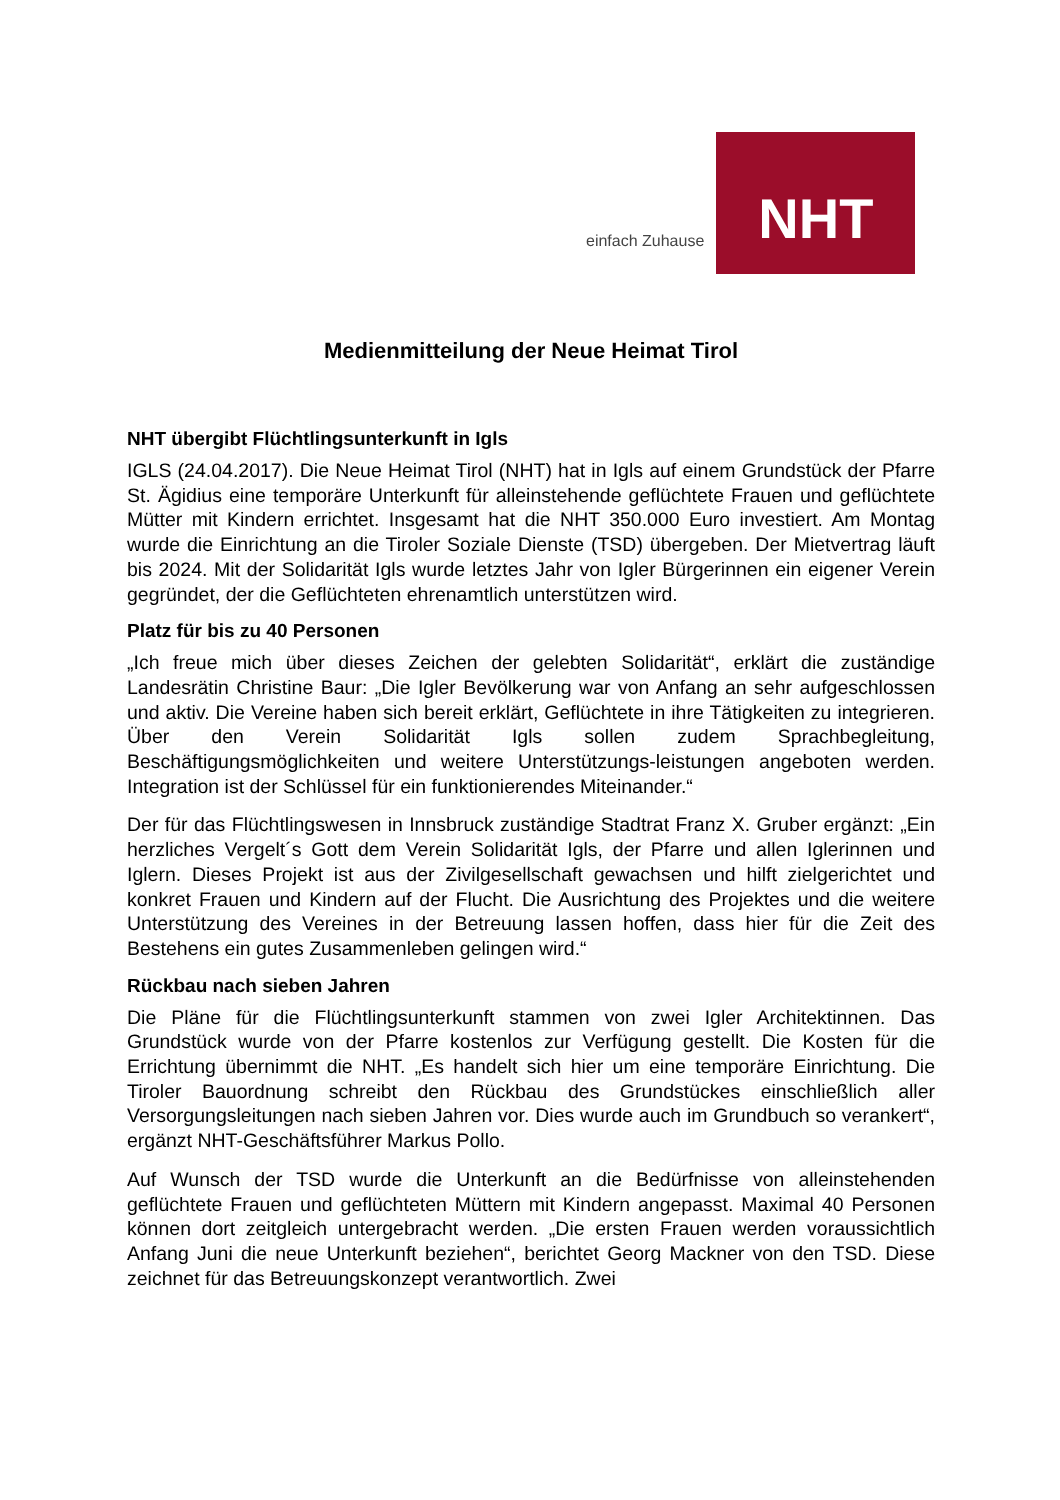einfach Zuhause
NHT
Medienmitteilung der Neue Heimat Tirol
NHT übergibt Flüchtlingsunterkunft in Igls
IGLS (24.04.2017). Die Neue Heimat Tirol (NHT) hat in Igls auf einem Grundstück der Pfarre St. Ägidius eine temporäre Unterkunft für alleinstehende geflüchtete Frauen und geflüchtete Mütter mit Kindern errichtet. Insgesamt hat die NHT 350.000 Euro investiert. Am Montag wurde die Einrichtung an die Tiroler Soziale Dienste (TSD) übergeben. Der Mietvertrag läuft bis 2024. Mit der Solidarität Igls wurde letztes Jahr von Igler Bürgerinnen ein eigener Verein gegründet, der die Geflüchteten ehrenamtlich unterstützen wird.
Platz für bis zu 40 Personen
„Ich freue mich über dieses Zeichen der gelebten Solidarität“, erklärt die zuständige Landesrätin Christine Baur: „Die Igler Bevölkerung war von Anfang an sehr aufgeschlossen und aktiv. Die Vereine haben sich bereit erklärt, Geflüchtete in ihre Tätigkeiten zu integrieren. Über den Verein Solidarität Igls sollen zudem Sprachbegleitung, Beschäftigungsmöglichkeiten und weitere Unterstützungs-leistungen angeboten werden. Integration ist der Schlüssel für ein funktionierendes Miteinander.“
Der für das Flüchtlingswesen in Innsbruck zuständige Stadtrat Franz X. Gruber ergänzt: „Ein herzliches Vergelt´s Gott dem Verein Solidarität Igls, der Pfarre und allen Iglerinnen und Iglern. Dieses Projekt ist aus der Zivilgesellschaft gewachsen und hilft zielgerichtet und konkret Frauen und Kindern auf der Flucht. Die Ausrichtung des Projektes und die weitere Unterstützung des Vereines in der Betreuung lassen hoffen, dass hier für die Zeit des Bestehens ein gutes Zusammenleben gelingen wird.“
Rückbau nach sieben Jahren
Die Pläne für die Flüchtlingsunterkunft stammen von zwei Igler Architektinnen. Das Grundstück wurde von der Pfarre kostenlos zur Verfügung gestellt. Die Kosten für die Errichtung übernimmt die NHT. „Es handelt sich hier um eine temporäre Einrichtung. Die Tiroler Bauordnung schreibt den Rückbau des Grundstückes einschließlich aller Versorgungsleitungen nach sieben Jahren vor. Dies wurde auch im Grundbuch so verankert“, ergänzt NHT-Geschäftsführer Markus Pollo.
Auf Wunsch der TSD wurde die Unterkunft an die Bedürfnisse von alleinstehenden geflüchtete Frauen und geflüchteten Müttern mit Kindern angepasst. Maximal 40 Personen können dort zeitgleich untergebracht werden. „Die ersten Frauen werden voraussichtlich Anfang Juni die neue Unterkunft beziehen“, berichtet Georg Mackner von den TSD. Diese zeichnet für das Betreuungskonzept verantwortlich. Zwei